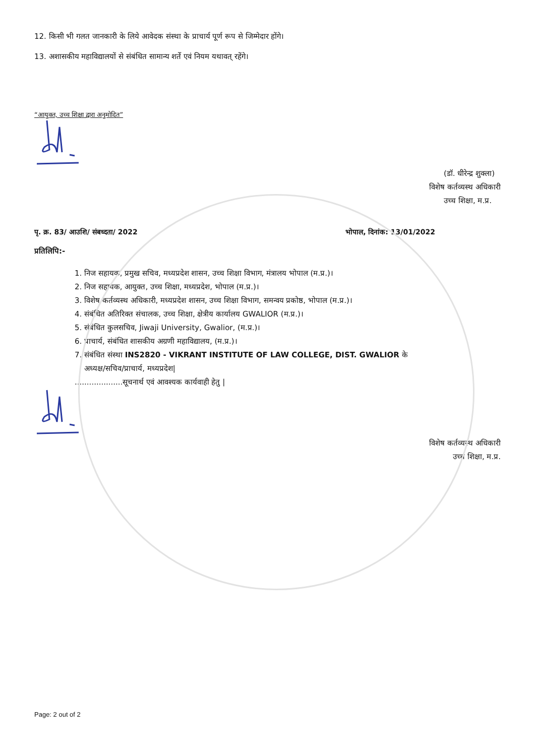12. किसी भी गलत जानकारी के लिये आवेदक संस्था के प्राचार्य पूर्ण रूप से जिम्मेदार होंगे।
13. अशासकीय महाविद्यालयों से संबंधित सामान्य शर्ते एवं नियम यथावत् रहेंगे।
“आयुक्त, उच्च शिक्षा द्वारा अनुमोदित”
(डॉ. धीरेन्द्र शुक्ला)
विशेष कर्तव्यस्थ अधिकारी
उच्च शिक्षा, म.प्र.
पृ. क्र. 83/ आउशि/ संबध्दता/ 2022 भोपाल, दिनांक: 13/01/2022
प्रतिलिपि:-
1. निज सहायक, प्रमुख सचिव, मध्यप्रदेश शासन, उच्च शिक्षा विभाग, मंत्रालय भोपाल (म.प्र.)।
2. निज सहायक, आयुक्त, उच्च शिक्षा, मध्यप्रदेश, भोपाल (म.प्र.)।
3. विशेष कर्तव्यस्थ अधिकारी, मध्यप्रदेश शासन, उच्च शिक्षा विभाग, समन्वय प्रकोष्ठ, भोपाल (म.प्र.)।
4. संबंधित अतिरिक्त संचालक, उच्च शिक्षा, क्षेत्रीय कार्यालय GWALIOR (म.प्र.)।
5. संबंधित कुलसचिव, Jiwaji University, Gwalior, (म.प्र.)।
6. प्राचार्य, संबंधित शासकीय अग्रणी महाविद्यालय, (म.प्र.)।
7. संबंधित संस्था INS2820 - VIKRANT INSTITUTE OF LAW COLLEGE, DIST. GWALIOR के
अध्यक्ष/सचिव/प्राचार्य, मध्यप्रदेश|
....................सूचनार्थ एवं आवश्यक कार्यवाही हेतु |
विशेष कर्तव्यस्थ अधिकारी
उच्च शिक्षा, म.प्र.
Page: 2 out of 2